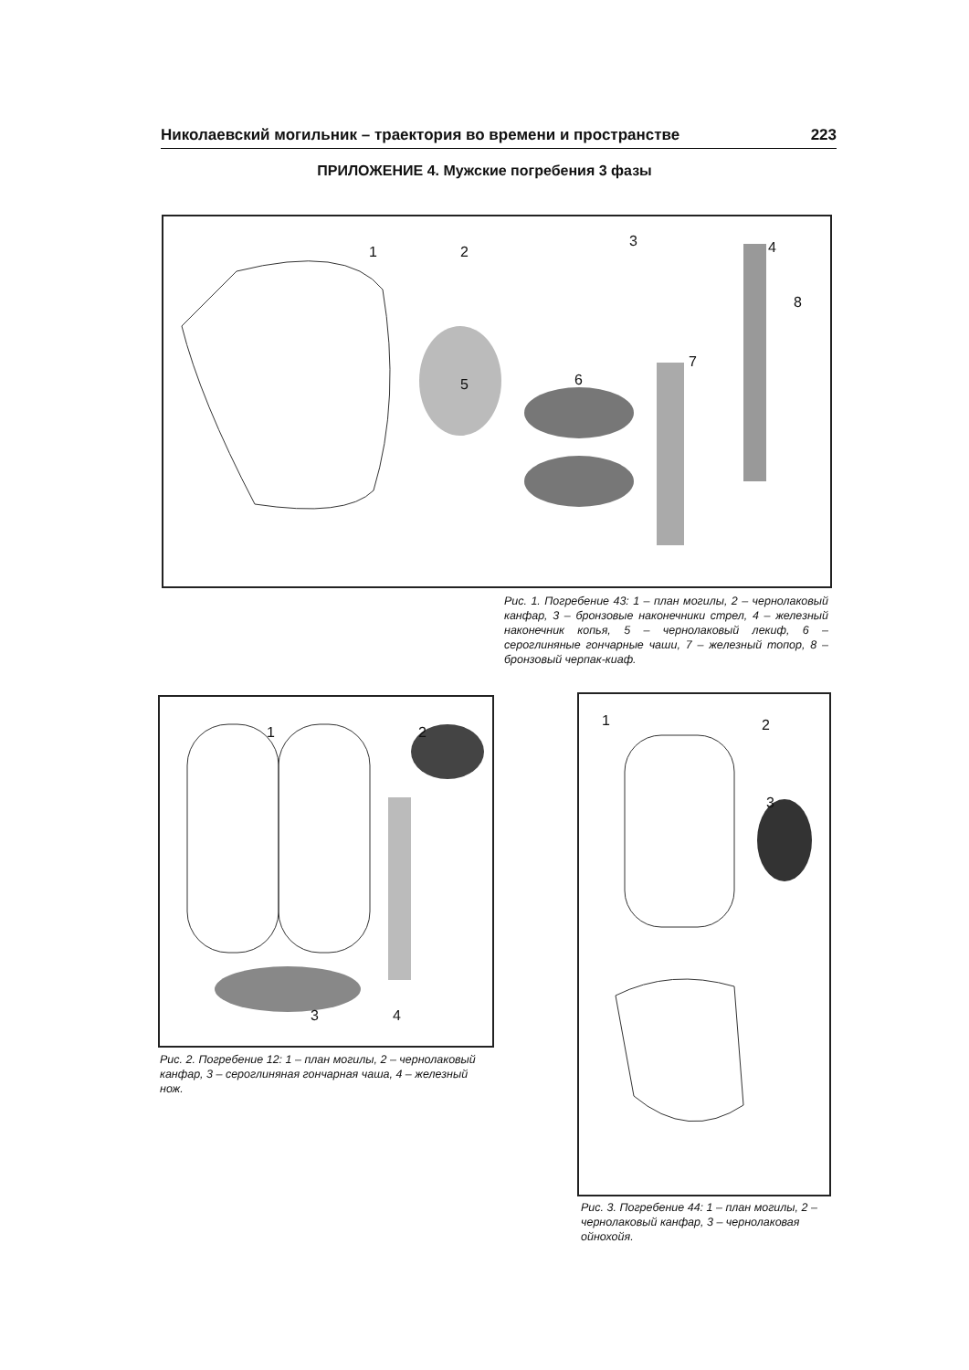Николаевский могильник – траектория во времени и пространстве 223
ПРИЛОЖЕНИЕ 4. Мужские погребения 3 фазы
1 2
3 4
5 6
7
8
Рис. 1. Погребение 43: 1 – план могилы, 2 – чернола­ковый канфар, 3 – бронзовые наконечники стрел, 4 – железный наконечник копья, 5 – чернолако­вый лекиф, 6 – сероглиняные гончарные чаши, 7 – железный топор, 8 – бронзовый черпак-киаф.
1 2
3 4
Рис. 2. Погребение 12: 1 – план могилы, 2 – чернола­ковый канфар, 3 – сероглиняная гончарная чаша, 4 – железный нож.
1 2
3
Рис. 3. Погребение 44: 1 – план могилы, 2 – чернолаковый канфар, 3 – черно­лаковая ойнохойя.